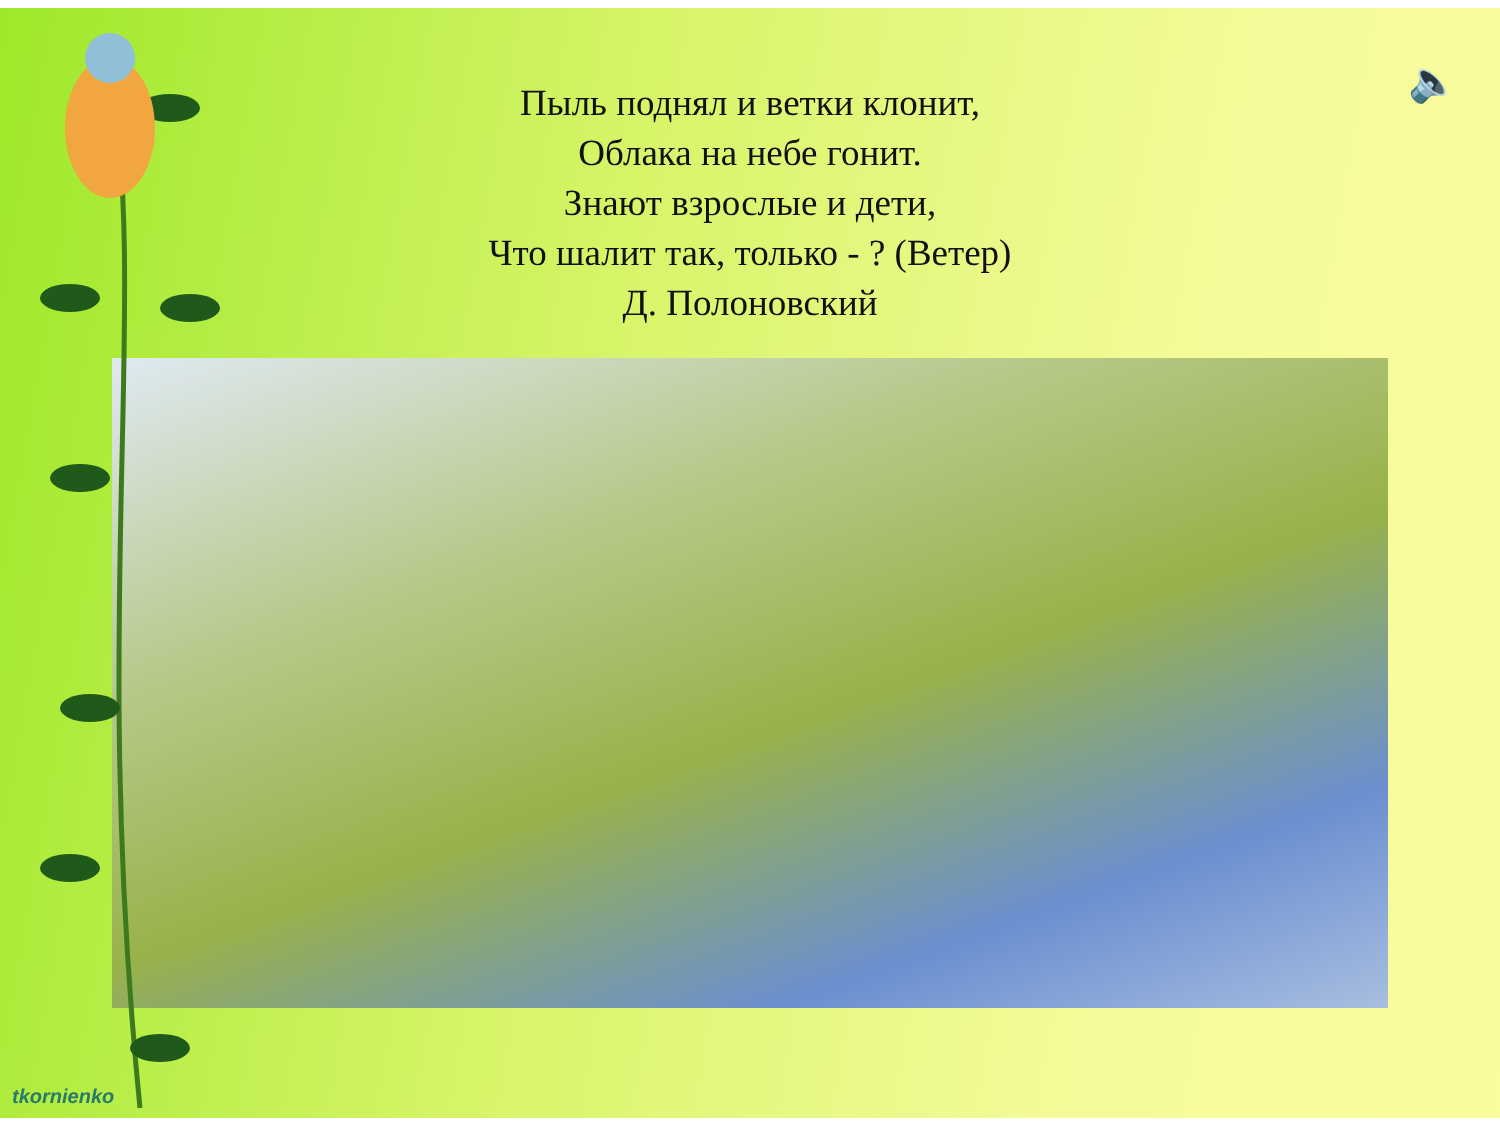🔈
Пыль поднял и ветки клонит,
Облака на небе гонит.
Знают взрослые и дети,
Что шалит так, только - ? (Ветер)
Д. Полоновский
tkornienko